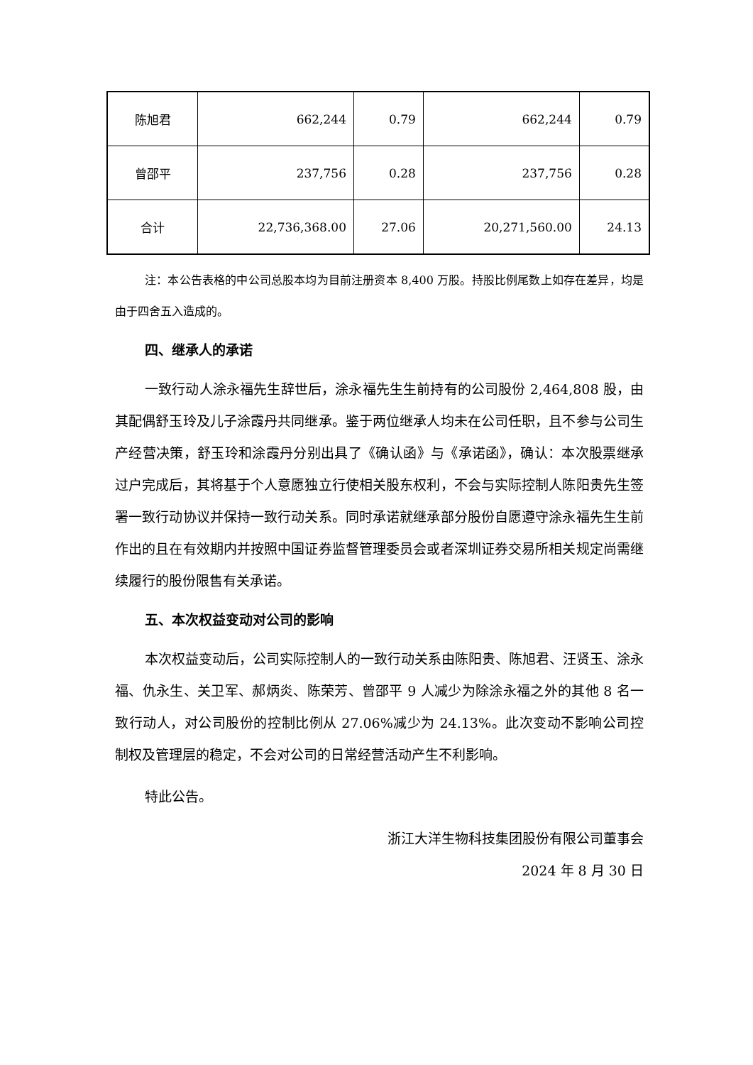| 陈旭君 | 662,244 | 0.79 | 662,244 | 0.79 |
| 曾邵平 | 237,756 | 0.28 | 237,756 | 0.28 |
| 合计 | 22,736,368.00 | 27.06 | 20,271,560.00 | 24.13 |
注：本公告表格的中公司总股本均为目前注册资本 8,400 万股。持股比例尾数上如存在差异，均是由于四舍五入造成的。
四、继承人的承诺
一致行动人涂永福先生辞世后，涂永福先生生前持有的公司股份 2,464,808 股，由其配偶舒玉玲及儿子涂霞丹共同继承。鉴于两位继承人均未在公司任职，且不参与公司生产经营决策，舒玉玲和涂霞丹分别出具了《确认函》与《承诺函》，确认：本次股票继承过户完成后，其将基于个人意愿独立行使相关股东权利，不会与实际控制人陈阳贵先生签署一致行动协议并保持一致行动关系。同时承诺就继承部分股份自愿遵守涂永福先生生前作出的且在有效期内并按照中国证券监督管理委员会或者深圳证券交易所相关规定尚需继续履行的股份限售有关承诺。
五、本次权益变动对公司的影响
本次权益变动后，公司实际控制人的一致行动关系由陈阳贵、陈旭君、汪贤玉、涂永福、仇永生、关卫军、郝炳炎、陈荣芳、曾邵平 9 人减少为除涂永福之外的其他 8 名一致行动人，对公司股份的控制比例从 27.06%减少为 24.13%。此次变动不影响公司控制权及管理层的稳定，不会对公司的日常经营活动产生不利影响。
特此公告。
浙江大洋生物科技集团股份有限公司董事会
2024 年 8 月 30 日